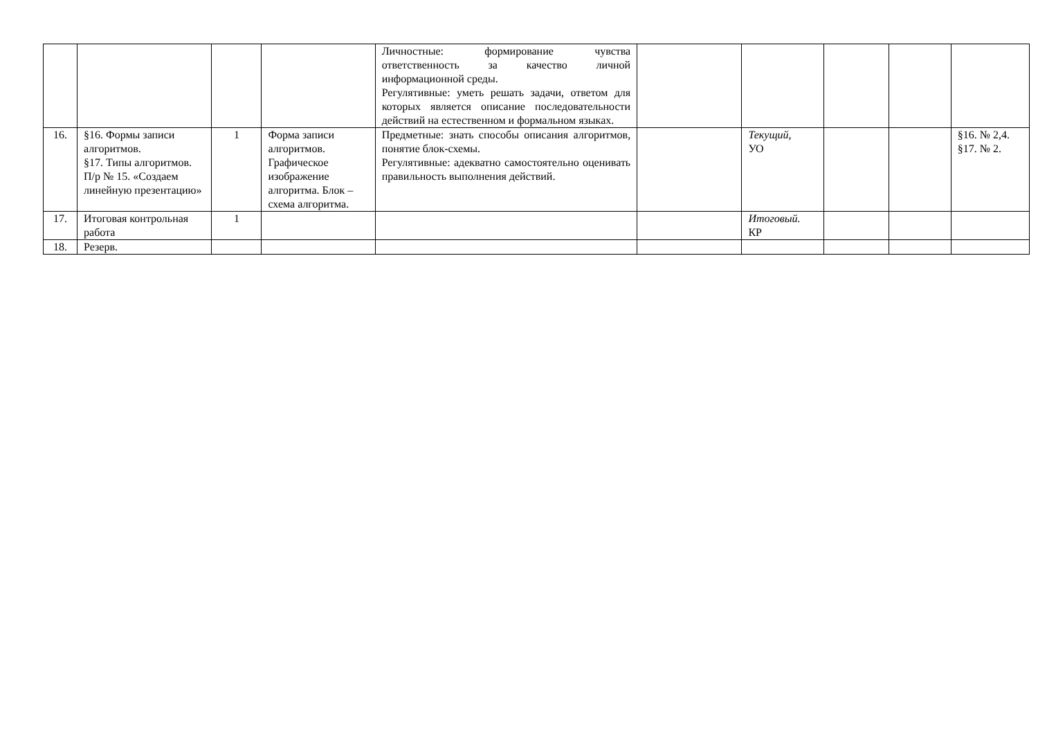| | | | | Личностные: формирование чувства ответственность за качество личной информационной среды. Регулятивные: уметь решать задачи, ответом для которых является описание последовательности действий на естественном и формальном языках. | | | | | |
| 16. | §16. Формы записи алгоритмов. §17. Типы алгоритмов. П/р № 15. «Создаем линейную презентацию» | 1 | Форма записи алгоритмов. Графическое изображение алгоритма. Блок – схема алгоритма. | Предметные: знать способы описания алгоритмов, понятие блок-схемы. Регулятивные: адекватно самостоятельно оценивать правильность выполнения действий. | | Текущий, УО | | | §16. № 2,4. §17. № 2. |
| 17. | Итоговая контрольная работа | 1 | | | | Итоговый. КР | | | |
| 18. | Резерв. | | | | | | | | |